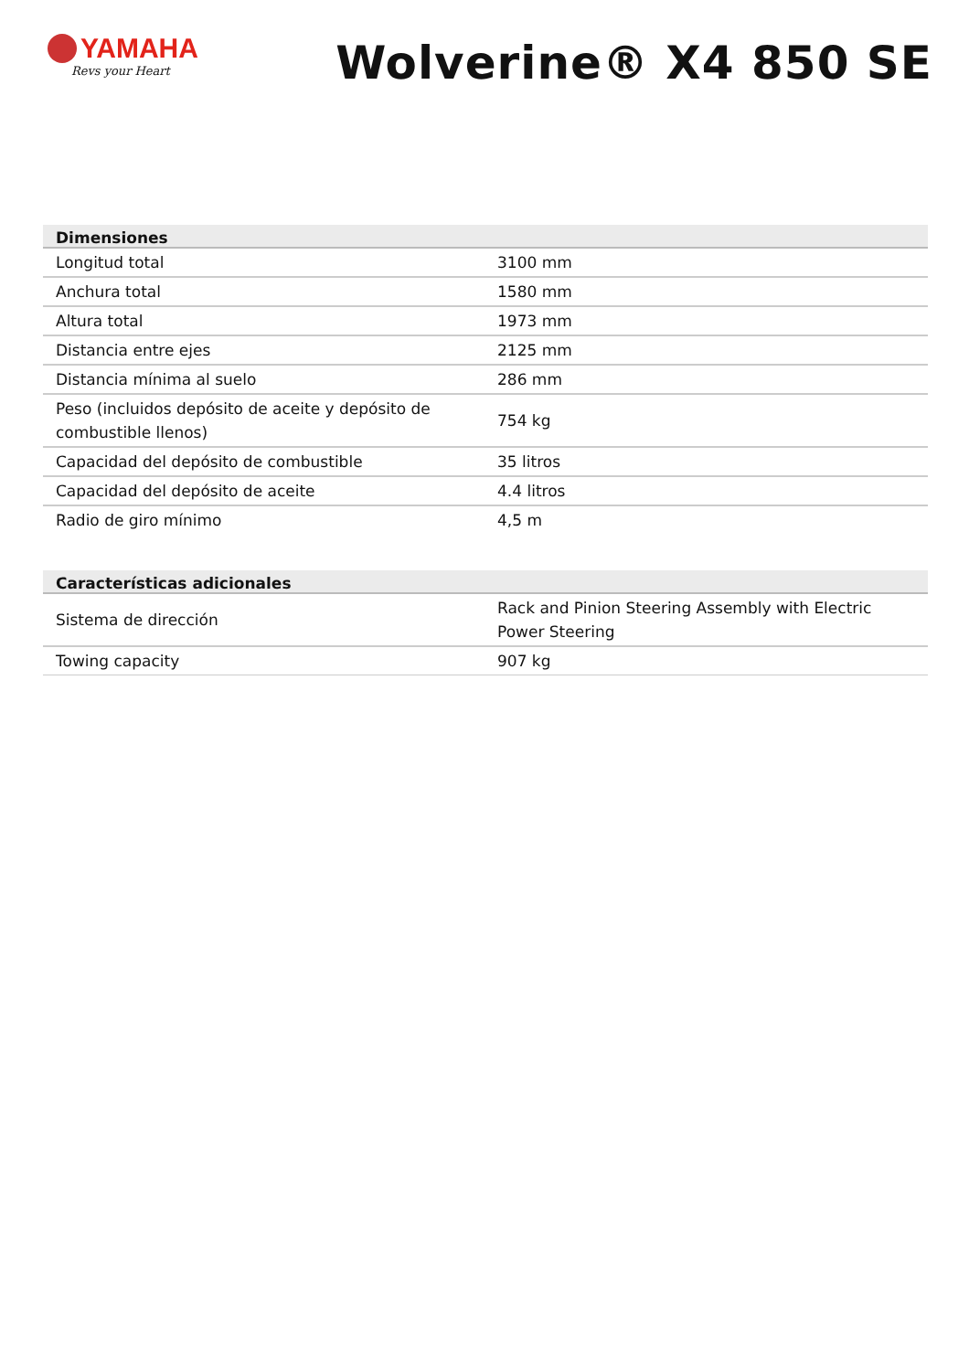YAMAHA
Revs your Heart
Wolverine® X4 850 SE
| Dimensiones | |
| --- | --- |
| Longitud total | 3100 mm |
| Anchura total | 1580 mm |
| Altura total | 1973 mm |
| Distancia entre ejes | 2125 mm |
| Distancia mínima al suelo | 286 mm |
| Peso (incluidos depósito de aceite y depósito de combustible llenos) | 754 kg |
| Capacidad del depósito de combustible | 35 litros |
| Capacidad del depósito de aceite | 4.4 litros |
| Radio de giro mínimo | 4,5 m |
| Características adicionales | |
| --- | --- |
| Sistema de dirección | Rack and Pinion Steering Assembly with Electric Power Steering |
| Towing capacity | 907 kg |